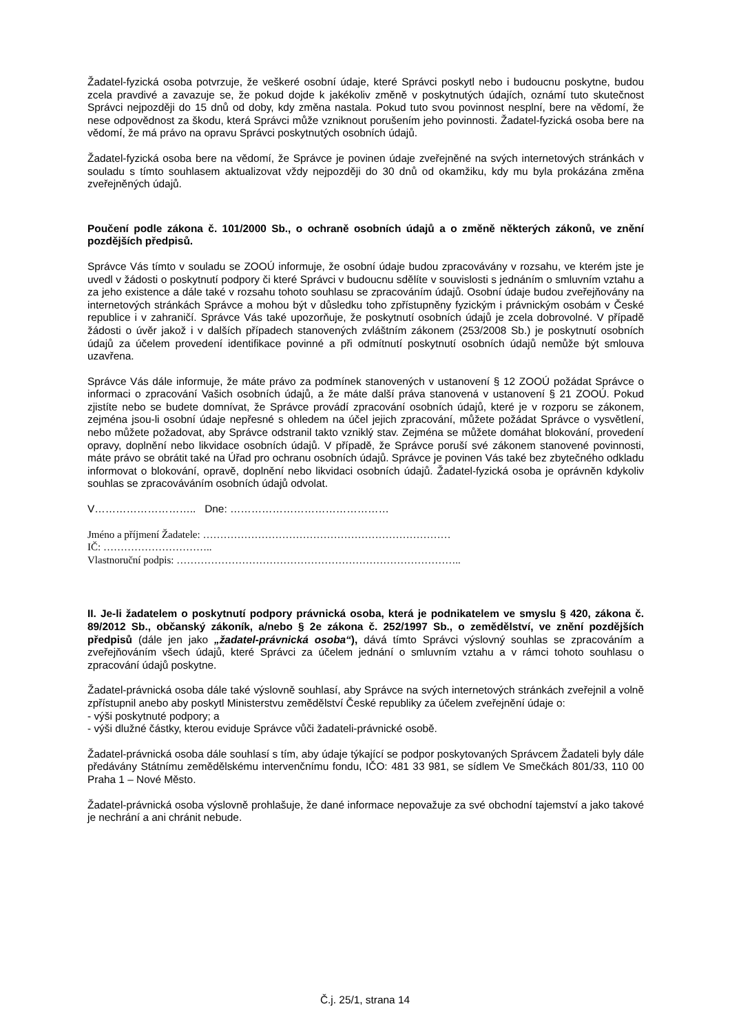Žadatel-fyzická osoba potvrzuje, že veškeré osobní údaje, které Správci poskytl nebo i budoucnu poskytne, budou zcela pravdivé a zavazuje se, že pokud dojde k jakékoliv změně v poskytnutých údajích, oznámí tuto skutečnost Správci nejpozději do 15 dnů od doby, kdy změna nastala. Pokud tuto svou povinnost nesplní, bere na vědomí, že nese odpovědnost za škodu, která Správci může vzniknout porušením jeho povinnosti. Žadatel-fyzická osoba bere na vědomí, že má právo na opravu Správci poskytnutých osobních údajů.
Žadatel-fyzická osoba bere na vědomí, že Správce je povinen údaje zveřejněné na svých internetových stránkách v souladu s tímto souhlasem aktualizovat vždy nejpozději do 30 dnů od okamžiku, kdy mu byla prokázána změna zveřejněných údajů.
Poučení podle zákona č. 101/2000 Sb., o ochraně osobních údajů a o změně některých zákonů, ve znění pozdějších předpisů.
Správce Vás tímto v souladu se ZOOÚ informuje, že osobní údaje budou zpracovávány v rozsahu, ve kterém jste je uvedl v žádosti o poskytnutí podpory či které Správci v budoucnu sdělíte v souvislosti s jednáním o smluvním vztahu a za jeho existence a dále také v rozsahu tohoto souhlasu se zpracováním údajů. Osobní údaje budou zveřejňovány na internetových stránkách Správce a mohou být v důsledku toho zpřístupněny fyzickým i právnickým osobám v České republice i v zahraničí. Správce Vás také upozorňuje, že poskytnutí osobních údajů je zcela dobrovolné. V případě žádosti o úvěr jakož i v dalších případech stanovených zvláštním zákonem (253/2008 Sb.) je poskytnutí osobních údajů za účelem provedení identifikace povinné a při odmítnutí poskytnutí osobních údajů nemůže být smlouva uzavřena.
Správce Vás dále informuje, že máte právo za podmínek stanovených v ustanovení § 12 ZOOÚ požádat Správce o informaci o zpracování Vašich osobních údajů, a že máte další práva stanovená v ustanovení § 21 ZOOÚ. Pokud zjistíte nebo se budete domnívat, že Správce provádí zpracování osobních údajů, které je v rozporu se zákonem, zejména jsou-li osobní údaje nepřesné s ohledem na účel jejich zpracování, můžete požádat Správce o vysvětlení, nebo můžete požadovat, aby Správce odstranil takto vzniklý stav. Zejména se můžete domáhat blokování, provedení opravy, doplnění nebo likvidace osobních údajů. V případě, že Správce poruší své zákonem stanovené povinnosti, máte právo se obrátit také na Úřad pro ochranu osobních údajů. Správce je povinen Vás také bez zbytečného odkladu informovat o blokování, opravě, doplnění nebo likvidaci osobních údajů. Žadatel-fyzická osoba je oprávněn kdykoliv souhlas se zpracováváním osobních údajů odvolat.
V……………………….. Dne: ………………………………………
Jméno a příjmení Žadatele: ………………………………………………………………
IČ: …………………………..
Vlastnoruční podpis: ………………………………………………………………………..
II. Je-li žadatelem o poskytnutí podpory právnická osoba, která je podnikatelem ve smyslu § 420, zákona č. 89/2012 Sb., občanský zákoník, a/nebo § 2e zákona č. 252/1997 Sb., o zemědělství, ve znění pozdějších předpisů (dále jen jako „žadatel-právnická osoba“), dává tímto Správci výslovný souhlas se zpracováním a zveřejňováním všech údajů, které Správci za účelem jednání o smluvním vztahu a v rámci tohoto souhlasu o zpracování údajů poskytne.
Žadatel-právnická osoba dále také výslovně souhlasí, aby Správce na svých internetových stránkách zveřejnil a volně zpřístupnil anebo aby poskytl Ministerstvu zemědělství České republiky za účelem zveřejnění údaje o:
- výši poskytnuté podpory; a
- výši dlužné částky, kterou eviduje Správce vůči žadateli-právnické osobě.
Žadatel-právnická osoba dále souhlasí s tím, aby údaje týkající se podpor poskytovaných Správcem Žadateli byly dále předávány Státnímu zemědělskému intervenčnímu fondu, IČO: 481 33 981, se sídlem Ve Smečkách 801/33, 110 00 Praha 1 – Nové Město.
Žadatel-právnická osoba výslovně prohlašuje, že dané informace nepovažuje za své obchodní tajemství a jako takové je nechrání a ani chránit nebude.
Č.j. 25/1, strana 14